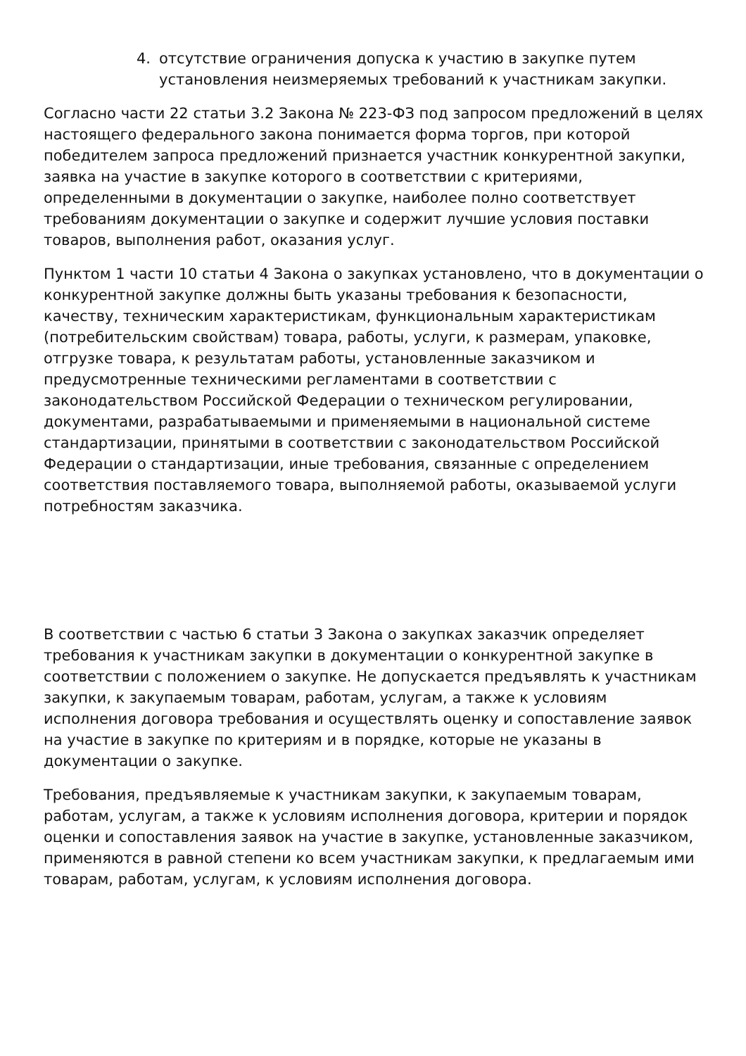4. отсутствие ограничения допуска к участию в закупке путем установления неизмеряемых требований к участникам закупки.
Согласно части 22 статьи 3.2 Закона № 223-ФЗ под запросом предложений в целях настоящего федерального закона понимается форма торгов, при которой победителем запроса предложений признается участник конкурентной закупки, заявка на участие в закупке которого в соответствии с критериями, определенными в документации о закупке, наиболее полно соответствует требованиям документации о закупке и содержит лучшие условия поставки товаров, выполнения работ, оказания услуг.
Пунктом 1 части 10 статьи 4 Закона о закупках установлено, что в документации о конкурентной закупке должны быть указаны требования к безопасности, качеству, техническим характеристикам, функциональным характеристикам (потребительским свойствам) товара, работы, услуги, к размерам, упаковке, отгрузке товара, к результатам работы, установленные заказчиком и предусмотренные техническими регламентами в соответствии с законодательством Российской Федерации о техническом регулировании, документами, разрабатываемыми и применяемыми в национальной системе стандартизации, принятыми в соответствии с законодательством Российской Федерации о стандартизации, иные требования, связанные с определением соответствия поставляемого товара, выполняемой работы, оказываемой услуги потребностям заказчика.
В соответствии с частью 6 статьи 3 Закона о закупках заказчик определяет требования к участникам закупки в документации о конкурентной закупке в соответствии с положением о закупке. Не допускается предъявлять к участникам закупки, к закупаемым товарам, работам, услугам, а также к условиям исполнения договора требования и осуществлять оценку и сопоставление заявок на участие в закупке по критериям и в порядке, которые не указаны в документации о закупке.
Требования, предъявляемые к участникам закупки, к закупаемым товарам, работам, услугам, а также к условиям исполнения договора, критерии и порядок оценки и сопоставления заявок на участие в закупке, установленные заказчиком, применяются в равной степени ко всем участникам закупки, к предлагаемым ими товарам, работам, услугам, к условиям исполнения договора.